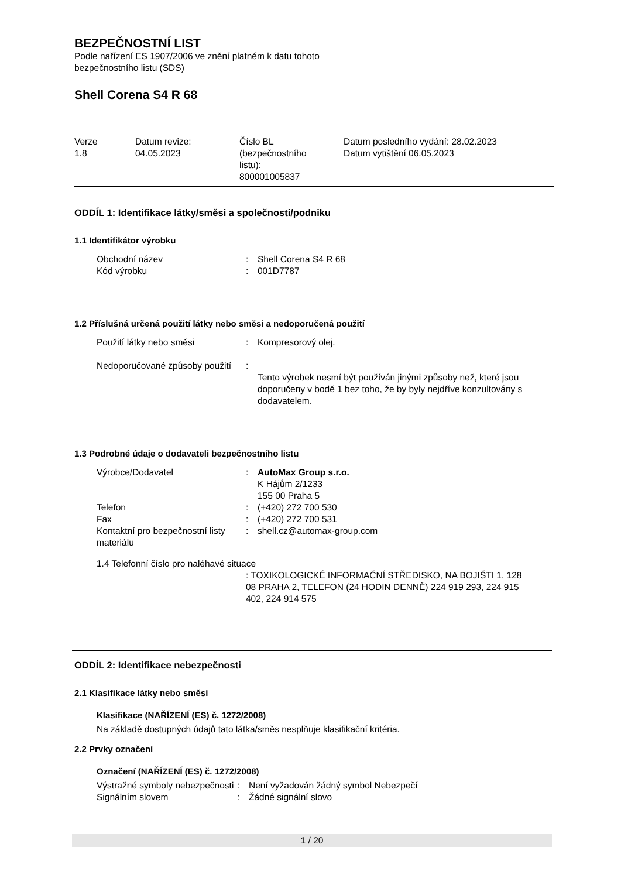BEZPEČNOSTNÍ LIST
Podle nařízení ES 1907/2006 ve znění platném k datu tohoto
bezpečnostního listu (SDS)
Shell Corena S4 R 68
| Verze 1.8 | Datum revize: 04.05.2023 | Číslo BL (bezpečnostního listu): 800001005837 | Datum posledního vydání: 28.02.2023 Datum vytištění 06.05.2023 |
ODDÍL 1: Identifikace látky/směsi a společnosti/podniku
1.1 Identifikátor výrobku
| Obchodní název | : | Shell Corena S4 R 68 |
| Kód výrobku | : | 001D7787 |
1.2 Příslušná určená použití látky nebo směsi a nedoporučená použití
| Použití látky nebo směsi | : | Kompresorový olej. |
| Nedoporučované způsoby použití | : | Tento výrobek nesmí být používán jinými způsoby než, které jsou doporučeny v bodě 1 bez toho, že by byly nejdříve konzultovány s dodavatelem. |
1.3 Podrobné údaje o dodavateli bezpečnostního listu
| Výrobce/Dodavatel | : | AutoMax Group s.r.o. K Hájům 2/1233 155 00 Praha 5 |
| Telefon | : | (+420) 272 700 530 |
| Fax | : | (+420) 272 700 531 |
| Kontaktní pro bezpečnostní listy materiálu | : | shell.cz@automax-group.com |
1.4 Telefonní číslo pro naléhavé situace
: TOXIKOLOGICKÉ INFORMAČNÍ STŘEDISKO, NA BOJIŠTI 1, 128 08 PRAHA 2, TELEFON (24 HODIN DENNĚ) 224 919 293, 224 915 402, 224 914 575
ODDÍL 2: Identifikace nebezpečnosti
2.1 Klasifikace látky nebo směsi
Klasifikace (NAŘÍZENÍ (ES) č. 1272/2008)
Na základě dostupných údajů tato látka/směs nesplňuje klasifikační kritéria.
2.2 Prvky označení
Označení (NAŘÍZENÍ (ES) č. 1272/2008)
| Výstražné symboly nebezpečnosti | : | Není vyžadován žádný symbol Nebezpečí |
| Signálním slovem | : | Žádné signální slovo |
1 / 20